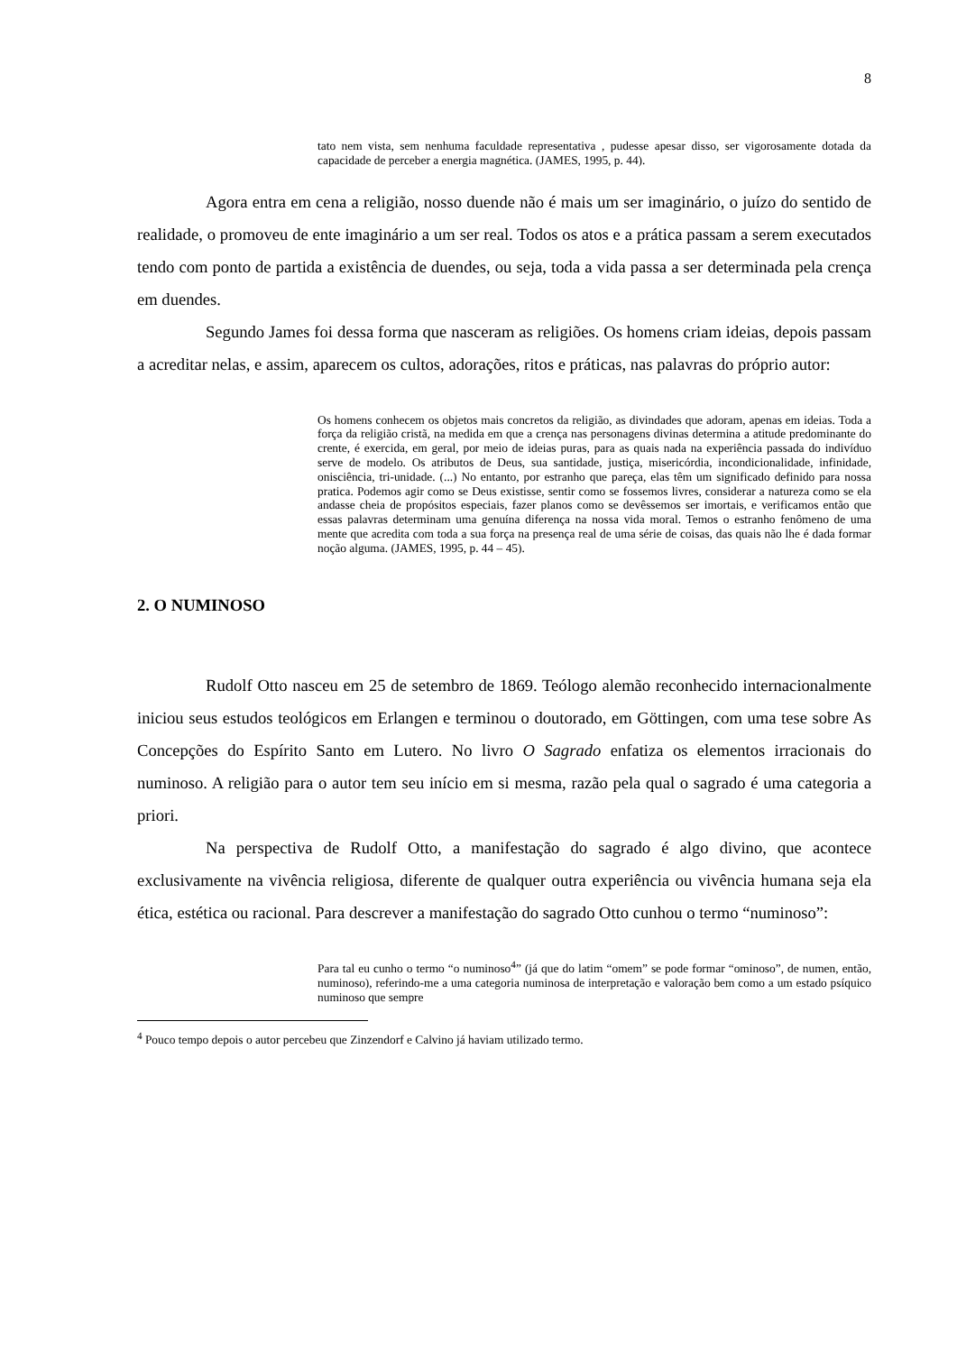8
tato nem vista, sem nenhuma faculdade representativa , pudesse apesar disso, ser vigorosamente dotada da capacidade de perceber a energia magnética. (JAMES, 1995, p. 44).
Agora entra em cena a religião, nosso duende não é mais um ser imaginário, o juízo do sentido de realidade, o promoveu de ente imaginário a um ser real. Todos os atos e a prática passam a serem executados tendo com ponto de partida a existência de duendes, ou seja, toda a vida passa a ser determinada pela crença em duendes.
Segundo James foi dessa forma que nasceram as religiões. Os homens criam ideias, depois passam a acreditar nelas, e assim, aparecem os cultos, adorações, ritos e práticas, nas palavras do próprio autor:
Os homens conhecem os objetos mais concretos da religião, as divindades que adoram, apenas em ideias. Toda a força da religião cristã, na medida em que a crença nas personagens divinas determina a atitude predominante do crente, é exercida, em geral, por meio de ideias puras, para as quais nada na experiência passada do indivíduo serve de modelo. Os atributos de Deus, sua santidade, justiça, misericórdia, incondicionalidade, infinidade, onisciência, tri-unidade. (...) No entanto, por estranho que pareça, elas têm um significado definido para nossa pratica. Podemos agir como se Deus existisse, sentir como se fossemos livres, considerar a natureza como se ela andasse cheia de propósitos especiais, fazer planos como se devêssemos ser imortais, e verificamos então que essas palavras determinam uma genuína diferença na nossa vida moral. Temos o estranho fenômeno de uma mente que acredita com toda a sua força na presença real de uma série de coisas, das quais não lhe é dada formar noção alguma. (JAMES, 1995, p. 44 – 45).
2. O NUMINOSO
Rudolf Otto nasceu em 25 de setembro de 1869. Teólogo alemão reconhecido internacionalmente iniciou seus estudos teológicos em Erlangen e terminou o doutorado, em Göttingen, com uma tese sobre As Concepções do Espírito Santo em Lutero. No livro O Sagrado enfatiza os elementos irracionais do numinoso. A religião para o autor tem seu início em si mesma, razão pela qual o sagrado é uma categoria a priori.
Na perspectiva de Rudolf Otto, a manifestação do sagrado é algo divino, que acontece exclusivamente na vivência religiosa, diferente de qualquer outra experiência ou vivência humana seja ela ética, estética ou racional. Para descrever a manifestação do sagrado Otto cunhou o termo “numinoso”:
Para tal eu cunho o termo “o numinoso<sup>4</sup>” (já que do latim “omem” se pode formar “ominoso”, de numen, então, numinoso), referindo-me a uma categoria numinosa de interpretação e valoração bem como a um estado psíquico numinoso que sempre
<sup>4</sup> Pouco tempo depois o autor percebeu que Zinzendorf e Calvino já haviam utilizado termo.